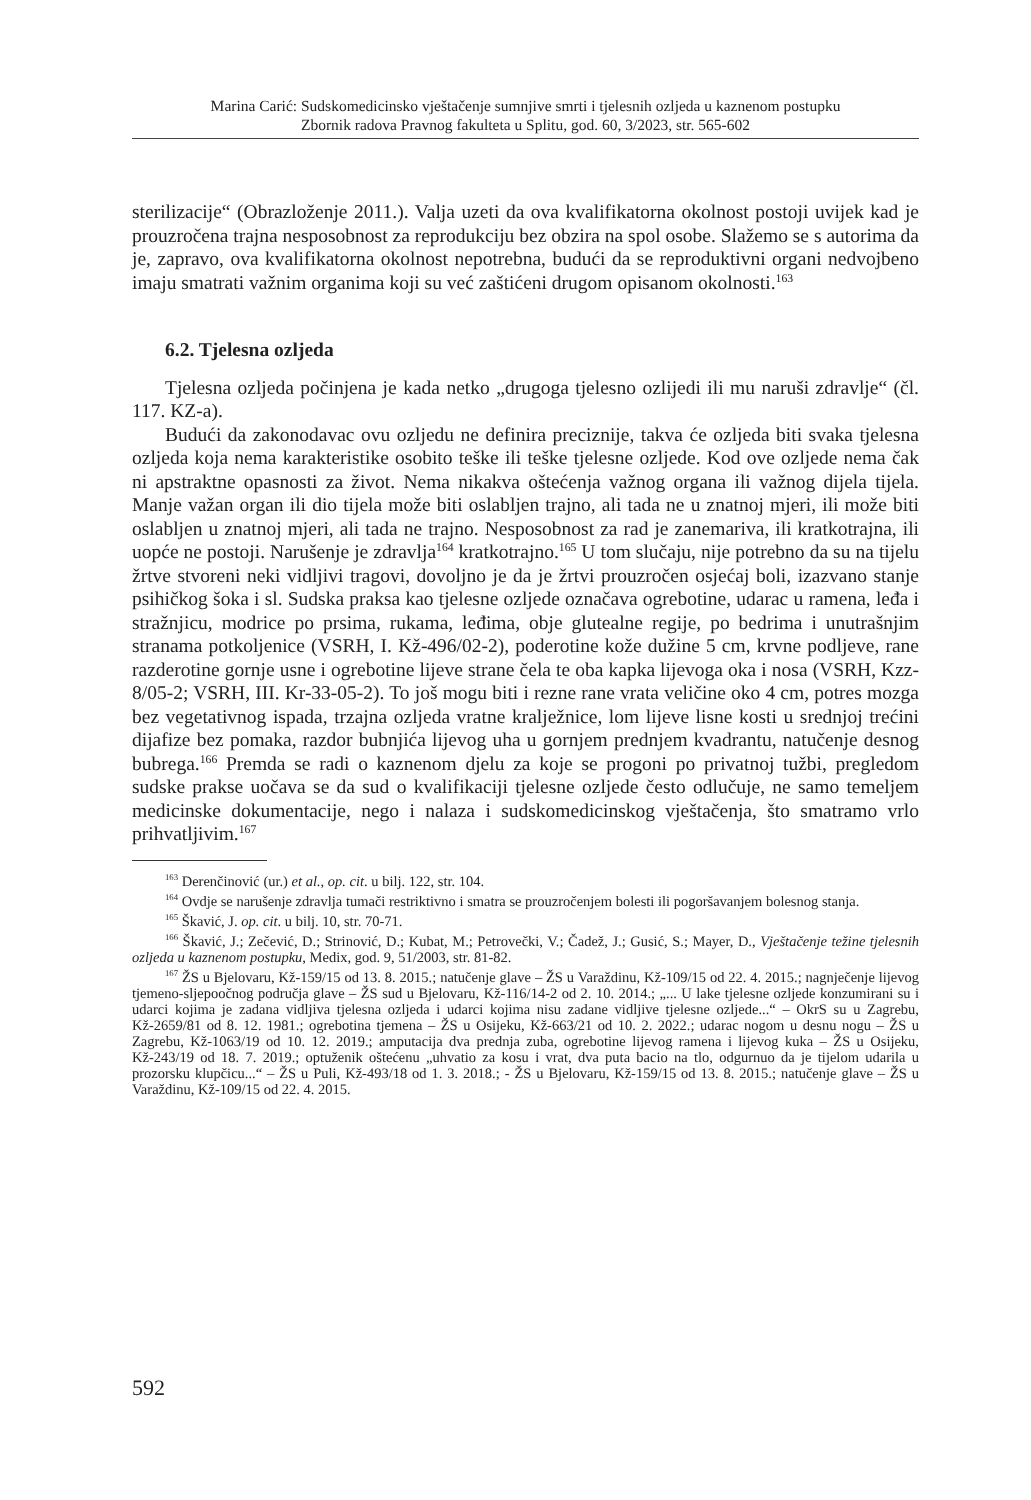Marina Carić: Sudskomedicinsko vještačenje sumnjive smrti i tjelesnih ozljeda u kaznenom postupku
Zbornik radova Pravnog fakulteta u Splitu, god. 60, 3/2023, str. 565-602
sterilizacije“ (Obrazloženje 2011.). Valja uzeti da ova kvalifikatorna okolnost postoji uvijek kad je prouzročena trajna nesposobnost za reprodukciju bez obzira na spol osobe. Slažemo se s autorima da je, zapravo, ova kvalifikatorna okolnost nepotrebna, budući da se reproduktivni organi nedvojbeno imaju smatrati važnim organima koji su već zaštićeni drugom opisanom okolnosti.<sup>163</sup>
6.2. Tjelesna ozljeda
Tjelesna ozljeda počinjena je kada netko „drugoga tjelesno ozlijedi ili mu naruši zdravlje“ (čl. 117. KZ-a).
Budući da zakonodavac ovu ozljedu ne definira preciznije, takva će ozljeda biti svaka tjelesna ozljeda koja nema karakteristike osobito teške ili teške tjelesne ozljede. Kod ove ozljede nema čak ni apstraktne opasnosti za život. Nema nikakva oštećenja važnog organa ili važnog dijela tijela. Manje važan organ ili dio tijela može biti oslabljen trajno, ali tada ne u znatnoj mjeri, ili može biti oslabljen u znatnoj mjeri, ali tada ne trajno. Nesposobnost za rad je zanemariva, ili kratkotrajna, ili uopće ne postoji. Narušenje je zdravlja<sup>164</sup> kratkotrajno.<sup>165</sup> U tom slučaju, nije potrebno da su na tijelu žrtve stvoreni neki vidljivi tragovi, dovoljno je da je žrtvi prouzročen osjećaj boli, izazvano stanje psihičkog šoka i sl. Sudska praksa kao tjelesne ozljede označava ogrebotine, udarac u ramena, leđa i stražnjicu, modrice po prsima, rukama, leđima, obje glutealne regije, po bedrima i unutrašnjim stranama potkoljenice (VSRH, I. Kž-496/02-2), poderotine kože dužine 5 cm, krvne podljeve, rane razderotine gornje usne i ogrebotine lijeve strane čela te oba kapka lijevoga oka i nosa (VSRH, Kzz-8/05-2; VSRH, III. Kr-33-05-2). To još mogu biti i rezne rane vrata veličine oko 4 cm, potres mozga bez vegetativnog ispada, trzajna ozljeda vratne kralježnice, lom lijeve lisne kosti u srednjoj trećini dijafize bez pomaka, razdor bubnjića lijevog uha u gornjem prednjem kvadrantu, natučenje desnog bubrega.<sup>166</sup> Premda se radi o kaznenom djelu za koje se progoni po privatnoj tužbi, pregledom sudske prakse uočava se da sud o kvalifikaciji tjelesne ozljede često odlučuje, ne samo temeljem medicinske dokumentacije, nego i nalaza i sudskomedicinskog vještačenja, što smatramo vrlo prihvatljivim.<sup>167</sup>
<sup>163</sup> Derenčinović (ur.) et al., op. cit. u bilj. 122, str. 104.
<sup>164</sup> Ovdje se narušenje zdravlja tumači restriktivno i smatra se prouzročenjem bolesti ili pogoršavanjem bolesnog stanja.
<sup>165</sup> Škavić, J. op. cit. u bilj. 10, str. 70-71.
<sup>166</sup> Škavić, J.; Zečević, D.; Strinović, D.; Kubat, M.; Petrovečki, V.; Čadež, J.; Gusić, S.; Mayer, D., Vještačenje težine tjelesnih ozljeda u kaznenom postupku, Medix, god. 9, 51/2003, str. 81-82.
<sup>167</sup> ŽS u Bjelovaru, Kž-159/15 od 13. 8. 2015.; natučenje glave – ŽS u Varaždinu, Kž-109/15 od 22. 4. 2015.; nagnječenje lijevog tjemeno-sljepoočnog područja glave – ŽS sud u Bjelovaru, Kž-116/14-2 od 2. 10. 2014.; „... U lake tjelesne ozljede konzumirani su i udarci kojima je zadana vidljiva tjelesna ozljeda i udarci kojima nisu zadane vidljive tjelesne ozljede...“ – OkrS su u Zagrebu, Kž-2659/81 od 8. 12. 1981.; ogrebotina tjemena – ŽS u Osijeku, Kž-663/21 od 10. 2. 2022.; udarac nogom u desnu nogu – ŽS u Zagrebu, Kž-1063/19 od 10. 12. 2019.; amputacija dva prednja zuba, ogrebotine lijevog ramena i lijevog kuka – ŽS u Osijeku, Kž-243/19 od 18. 7. 2019.; optuženik oštećenu „uhvatio za kosu i vrat, dva puta bacio na tlo, odgurnuo da je tijelom udarila u prozorsku klupčicu...“ – ŽS u Puli, Kž-493/18 od 1. 3. 2018.; - ŽS u Bjelovaru, Kž-159/15 od 13. 8. 2015.; natučenje glave – ŽS u Varaždinu, Kž-109/15 od 22. 4. 2015.
592